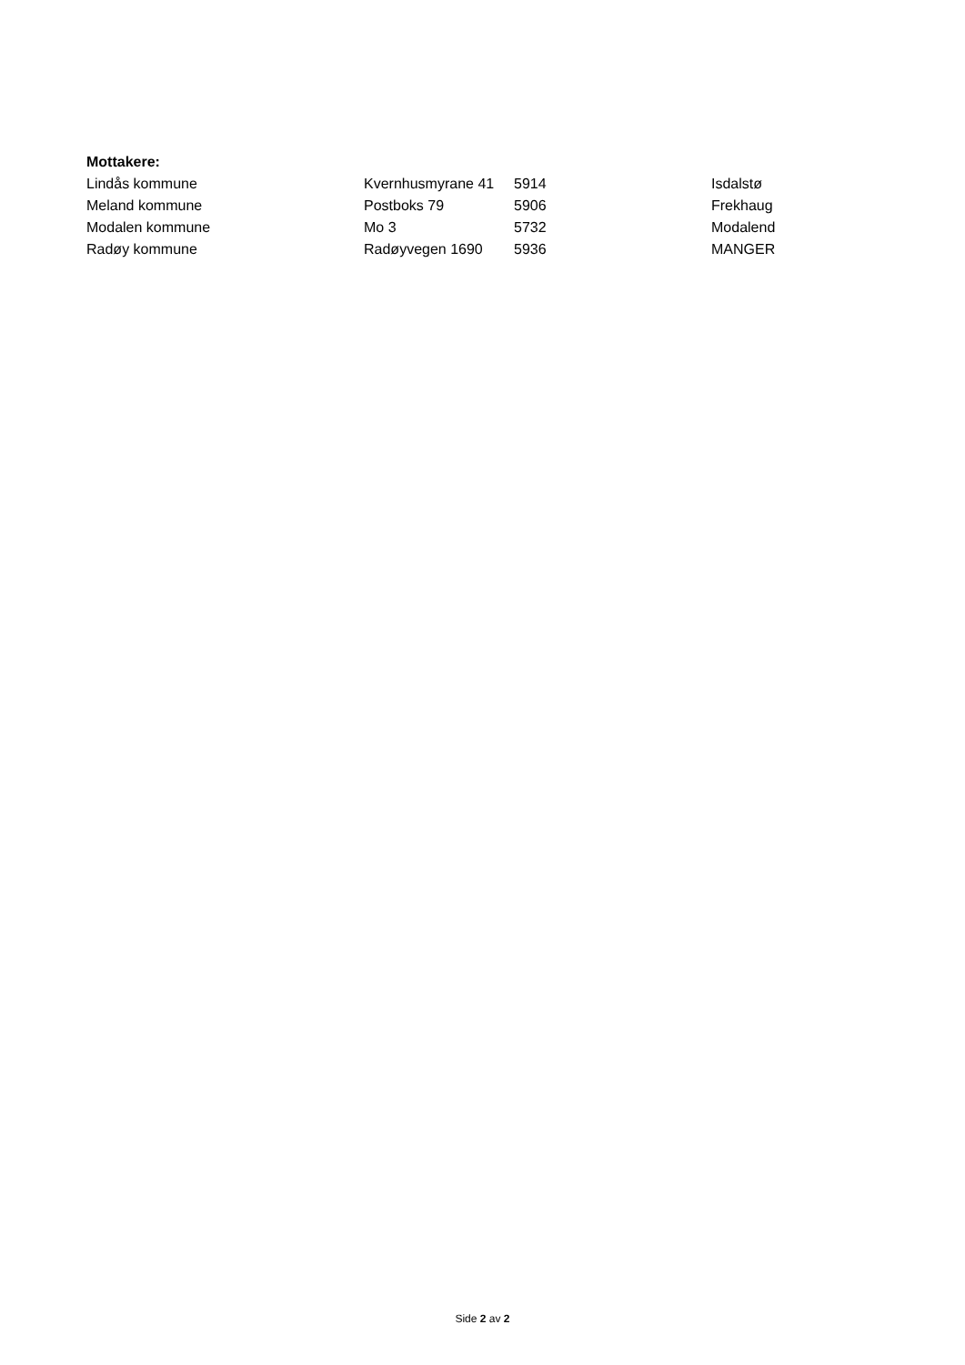Mottakere:
| Lindås kommune | Kvernhusmyrane 41 | 5914 | Isdalstø |
| Meland kommune | Postboks 79 | 5906 | Frekhaug |
| Modalen kommune | Mo 3 | 5732 | Modalend |
| Radøy kommune | Radøyvegen 1690 | 5936 | MANGER |
Side 2 av 2